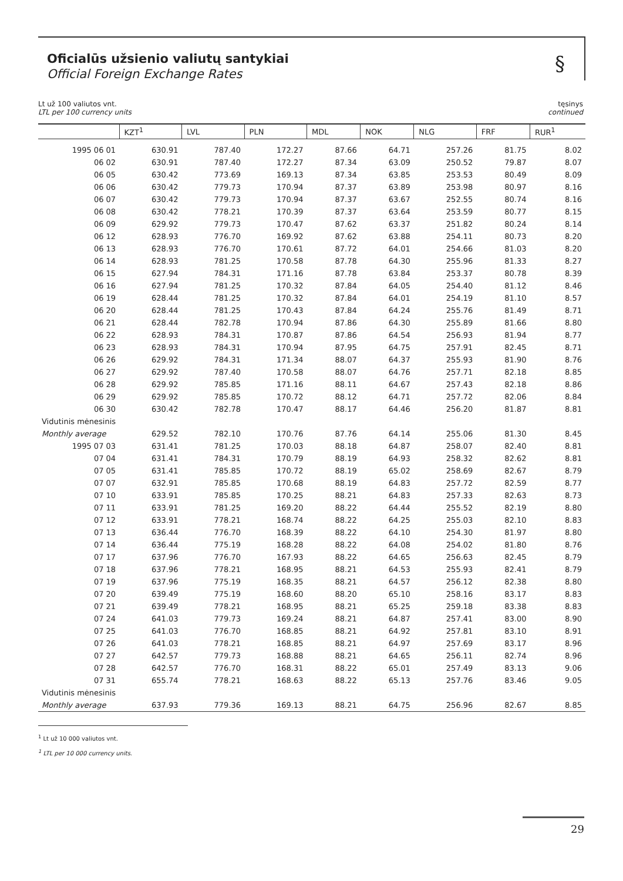Oficialūs užsienio valiutų santykiai
Official Foreign Exchange Rates
§
Lt už 100 valiutos vnt.
LTL per 100 currency units
tęsinys
continued
| | KZT<sup>1</sup> | LVL | PLN | MDL | NOK | NLG | FRF | RUR<sup>1</sup> |
| --- | --- | --- | --- | --- | --- | --- | --- | --- |
| 1995 06 01 | 630.91 | 787.40 | 172.27 | 87.66 | 64.71 | 257.26 | 81.75 | 8.02 |
| 06 02 | 630.91 | 787.40 | 172.27 | 87.34 | 63.09 | 250.52 | 79.87 | 8.07 |
| 06 05 | 630.42 | 773.69 | 169.13 | 87.34 | 63.85 | 253.53 | 80.49 | 8.09 |
| 06 06 | 630.42 | 779.73 | 170.94 | 87.37 | 63.89 | 253.98 | 80.97 | 8.16 |
| 06 07 | 630.42 | 779.73 | 170.94 | 87.37 | 63.67 | 252.55 | 80.74 | 8.16 |
| 06 08 | 630.42 | 778.21 | 170.39 | 87.37 | 63.64 | 253.59 | 80.77 | 8.15 |
| 06 09 | 629.92 | 779.73 | 170.47 | 87.62 | 63.37 | 251.82 | 80.24 | 8.14 |
| 06 12 | 628.93 | 776.70 | 169.92 | 87.62 | 63.88 | 254.11 | 80.73 | 8.20 |
| 06 13 | 628.93 | 776.70 | 170.61 | 87.72 | 64.01 | 254.66 | 81.03 | 8.20 |
| 06 14 | 628.93 | 781.25 | 170.58 | 87.78 | 64.30 | 255.96 | 81.33 | 8.27 |
| 06 15 | 627.94 | 784.31 | 171.16 | 87.78 | 63.84 | 253.37 | 80.78 | 8.39 |
| 06 16 | 627.94 | 781.25 | 170.32 | 87.84 | 64.05 | 254.40 | 81.12 | 8.46 |
| 06 19 | 628.44 | 781.25 | 170.32 | 87.84 | 64.01 | 254.19 | 81.10 | 8.57 |
| 06 20 | 628.44 | 781.25 | 170.43 | 87.84 | 64.24 | 255.76 | 81.49 | 8.71 |
| 06 21 | 628.44 | 782.78 | 170.94 | 87.86 | 64.30 | 255.89 | 81.66 | 8.80 |
| 06 22 | 628.93 | 784.31 | 170.87 | 87.86 | 64.54 | 256.93 | 81.94 | 8.77 |
| 06 23 | 628.93 | 784.31 | 170.94 | 87.95 | 64.75 | 257.91 | 82.45 | 8.71 |
| 06 26 | 629.92 | 784.31 | 171.34 | 88.07 | 64.37 | 255.93 | 81.90 | 8.76 |
| 06 27 | 629.92 | 787.40 | 170.58 | 88.07 | 64.76 | 257.71 | 82.18 | 8.85 |
| 06 28 | 629.92 | 785.85 | 171.16 | 88.11 | 64.67 | 257.43 | 82.18 | 8.86 |
| 06 29 | 629.92 | 785.85 | 170.72 | 88.12 | 64.71 | 257.72 | 82.06 | 8.84 |
| 06 30 | 630.42 | 782.78 | 170.47 | 88.17 | 64.46 | 256.20 | 81.87 | 8.81 |
| Vidutinis mėnesinis | | | | | | | | |
| Monthly average | 629.52 | 782.10 | 170.76 | 87.76 | 64.14 | 255.06 | 81.30 | 8.45 |
| 1995 07 03 | 631.41 | 781.25 | 170.03 | 88.18 | 64.87 | 258.07 | 82.40 | 8.81 |
| 07 04 | 631.41 | 784.31 | 170.79 | 88.19 | 64.93 | 258.32 | 82.62 | 8.81 |
| 07 05 | 631.41 | 785.85 | 170.72 | 88.19 | 65.02 | 258.69 | 82.67 | 8.79 |
| 07 07 | 632.91 | 785.85 | 170.68 | 88.19 | 64.83 | 257.72 | 82.59 | 8.77 |
| 07 10 | 633.91 | 785.85 | 170.25 | 88.21 | 64.83 | 257.33 | 82.63 | 8.73 |
| 07 11 | 633.91 | 781.25 | 169.20 | 88.22 | 64.44 | 255.52 | 82.19 | 8.80 |
| 07 12 | 633.91 | 778.21 | 168.74 | 88.22 | 64.25 | 255.03 | 82.10 | 8.83 |
| 07 13 | 636.44 | 776.70 | 168.39 | 88.22 | 64.10 | 254.30 | 81.97 | 8.80 |
| 07 14 | 636.44 | 775.19 | 168.28 | 88.22 | 64.08 | 254.02 | 81.80 | 8.76 |
| 07 17 | 637.96 | 776.70 | 167.93 | 88.22 | 64.65 | 256.63 | 82.45 | 8.79 |
| 07 18 | 637.96 | 778.21 | 168.95 | 88.21 | 64.53 | 255.93 | 82.41 | 8.79 |
| 07 19 | 637.96 | 775.19 | 168.35 | 88.21 | 64.57 | 256.12 | 82.38 | 8.80 |
| 07 20 | 639.49 | 775.19 | 168.60 | 88.20 | 65.10 | 258.16 | 83.17 | 8.83 |
| 07 21 | 639.49 | 778.21 | 168.95 | 88.21 | 65.25 | 259.18 | 83.38 | 8.83 |
| 07 24 | 641.03 | 779.73 | 169.24 | 88.21 | 64.87 | 257.41 | 83.00 | 8.90 |
| 07 25 | 641.03 | 776.70 | 168.85 | 88.21 | 64.92 | 257.81 | 83.10 | 8.91 |
| 07 26 | 641.03 | 778.21 | 168.85 | 88.21 | 64.97 | 257.69 | 83.17 | 8.96 |
| 07 27 | 642.57 | 779.73 | 168.88 | 88.21 | 64.65 | 256.11 | 82.74 | 8.96 |
| 07 28 | 642.57 | 776.70 | 168.31 | 88.22 | 65.01 | 257.49 | 83.13 | 9.06 |
| 07 31 | 655.74 | 778.21 | 168.63 | 88.22 | 65.13 | 257.76 | 83.46 | 9.05 |
| Vidutinis mėnesinis | | | | | | | | |
| Monthly average | 637.93 | 779.36 | 169.13 | 88.21 | 64.75 | 256.96 | 82.67 | 8.85 |
<sup>1</sup> Lt už 10 000 valiutos vnt.
<sup>1</sup> LTL per 10 000 currency units.
29